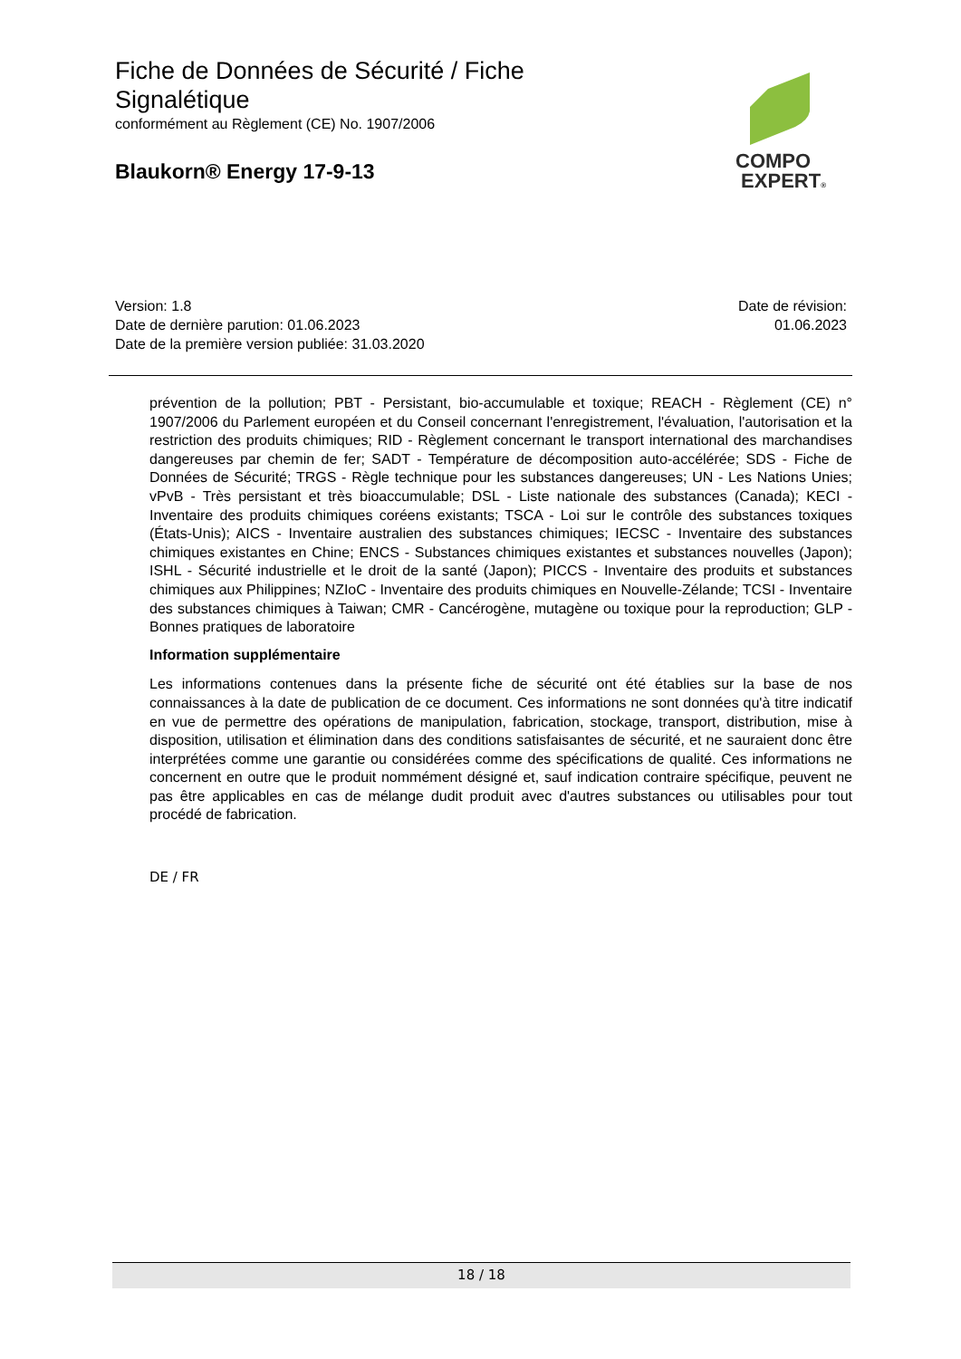Fiche de Données de Sécurité / Fiche Signalétique
conformément au Règlement (CE) No. 1907/2006
Blaukorn® Energy 17-9-13
COMPO
EXPERT®
Version: 1.8
Date de dernière parution: 01.06.2023
Date de la première version publiée: 31.03.2020
Date de révision:
01.06.2023
prévention de la pollution; PBT - Persistant, bio-accumulable et toxique; REACH - Règlement (CE) n° 1907/2006 du Parlement européen et du Conseil concernant l'enregistrement, l'évaluation, l'autorisation et la restriction des produits chimiques; RID - Règlement concernant le transport international des marchandises dangereuses par chemin de fer; SADT - Température de décomposition auto-accélérée; SDS - Fiche de Données de Sécurité; TRGS - Règle technique pour les substances dangereuses; UN - Les Nations Unies; vPvB - Très persistant et très bioaccumulable; DSL - Liste nationale des substances (Canada); KECI - Inventaire des produits chimiques coréens existants; TSCA - Loi sur le contrôle des substances toxiques (États-Unis); AICS - Inventaire australien des substances chimiques; IECSC - Inventaire des substances chimiques existantes en Chine; ENCS - Substances chimiques existantes et substances nouvelles (Japon); ISHL - Sécurité industrielle et le droit de la santé (Japon); PICCS - Inventaire des produits et substances chimiques aux Philippines; NZIoC - Inventaire des produits chimiques en Nouvelle-Zélande; TCSI - Inventaire des substances chimiques à Taiwan; CMR - Cancérogène, mutagène ou toxique pour la reproduction; GLP - Bonnes pratiques de laboratoire
Information supplémentaire
Les informations contenues dans la présente fiche de sécurité ont été établies sur la base de nos connaissances à la date de publication de ce document. Ces informations ne sont données qu'à titre indicatif en vue de permettre des opérations de manipulation, fabrication, stockage, transport, distribution, mise à disposition, utilisation et élimination dans des conditions satisfaisantes de sécurité, et ne sauraient donc être interprétées comme une garantie ou considérées comme des spécifications de qualité. Ces informations ne concernent en outre que le produit nommément désigné et, sauf indication contraire spécifique, peuvent ne pas être applicables en cas de mélange dudit produit avec d'autres substances ou utilisables pour tout procédé de fabrication.
DE / FR
18 / 18